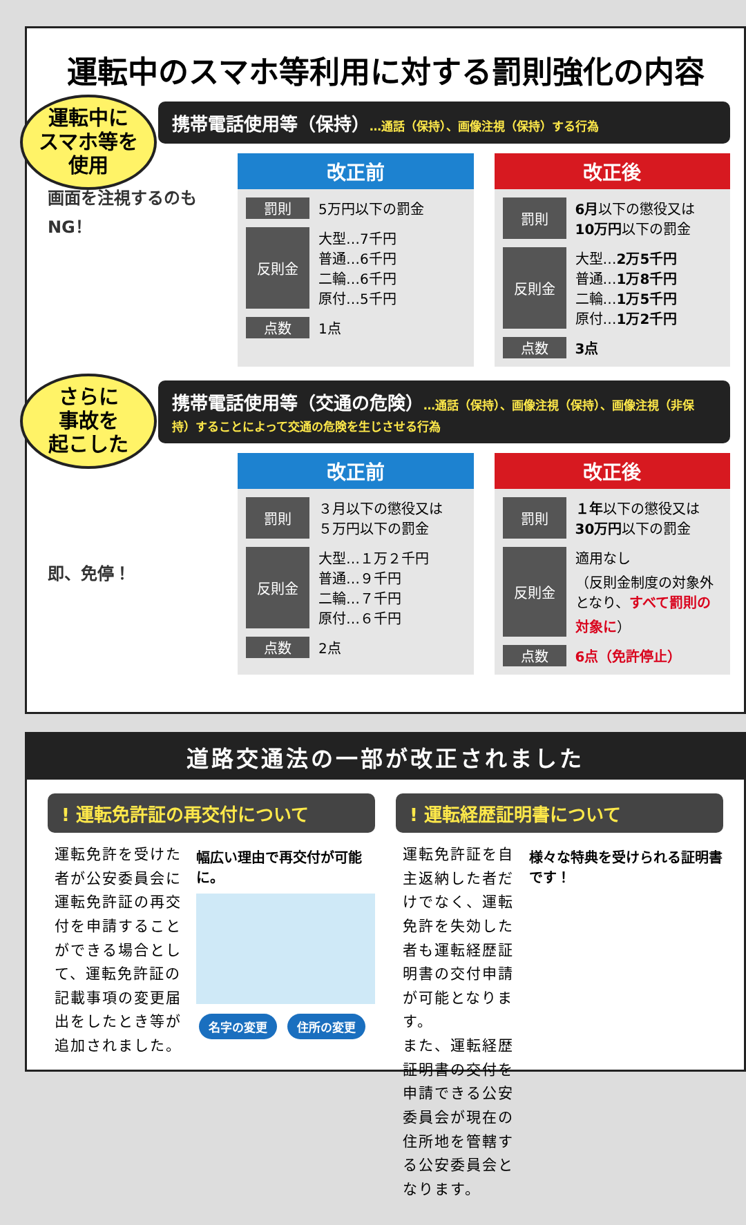運転中のスマホ等利用に対する罰則強化の内容
運転中に
スマホ等を
使用
携帯電話使用等（保持）…通話（保持）、画像注視（保持）する行為
画面を注視するのもNG！
改正前
| 罰則 | 5万円以下の罰金 |
| 反則金 | 大型…7千円 普通…6千円 二輪…6千円 原付…5千円 |
| 点数 | 1点 |
改正後
| 罰則 | 6月 以下の懲役又は 10万円 以下の罰金 |
| 反則金 | 大型… 2万5千円 普通… 1万8千円 二輪… 1万5千円 原付… 1万2千円 |
| 点数 | 3点 |
さらに
事故を
起こした
携帯電話使用等（交通の危険）…通話（保持）、画像注視（保持）、画像注視（非保持）することによって交通の危険を生じさせる行為
即、免停！
改正前
| 罰則 | ３月以下の懲役又は ５万円以下の罰金 |
| 反則金 | 大型…１万２千円 普通…９千円 二輪…７千円 原付…６千円 |
| 点数 | 2点 |
改正後
| 罰則 | １年 以下の懲役又は 30万円 以下の罰金 |
| 反則金 | 適用なし （反則金制度の対象外となり、 すべて罰則の対象に ） |
| 点数 | 6点（免許停止） |
道路交通法の一部が改正されました
! 運転免許証の再交付について
運転免許を受けた者が公安委員会に運転免許証の再交付を申請することができる場合として、運転免許証の記載事項の変更届出をしたとき等が追加されました。
幅広い理由で再交付が可能に。
名字の変更 住所の変更
! 運転経歴証明書について
運転免許証を自主返納した者だけでなく、運転免許を失効した者も運転経歴証明書の交付申請が可能となります。
また、運転経歴証明書の交付を申請できる公安委員会が現在の住所地を管轄する公安委員会となります。
様々な特典を受けられる証明書です！